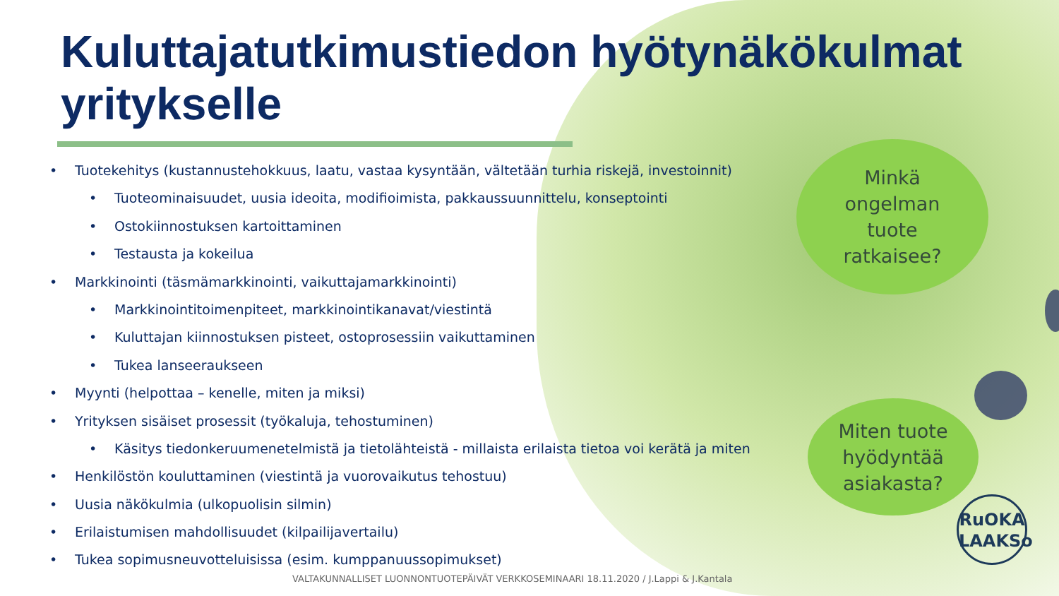Kuluttajatutkimustiedon hyötynäkökulmat
yritykselle
• Tuotekehitys (kustannustehokkuus, laatu, vastaa kysyntään, vältetään turhia riskejä, investoinnit)
• Tuoteominaisuudet, uusia ideoita, modifioimista, pakkaussuunnittelu, konseptointi
• Ostokiinnostuksen kartoittaminen
• Testausta ja kokeilua
• Markkinointi (täsmämarkkinointi, vaikuttajamarkkinointi)
• Markkinointitoimenpiteet, markkinointikanavat/viestintä
• Kuluttajan kiinnostuksen pisteet, ostoprosessiin vaikuttaminen
• Tukea lanseeraukseen
• Myynti (helpottaa – kenelle, miten ja miksi)
• Yrityksen sisäiset prosessit (työkaluja, tehostuminen)
• Käsitys tiedonkeruumenetelmistä ja tietolähteistä - millaista erilaista tietoa voi kerätä ja miten
• Henkilöstön kouluttaminen (viestintä ja vuorovaikutus tehostuu)
• Uusia näkökulmia (ulkopuolisin silmin)
• Erilaistumisen mahdollisuudet (kilpailijavertailu)
• Tukea sopimusneuvotteluisissa (esim. kumppanuussopimukset)
Minkä
ongelman
tuote
ratkaisee?
Miten tuote
hyödyntää
asiakasta?
RuOKA
LAAKSo
VALTAKUNNALLISET LUONNONTUOTEPÄIVÄT VERKKOSEMINAARI 18.11.2020 / J.Lappi & J.Kantala